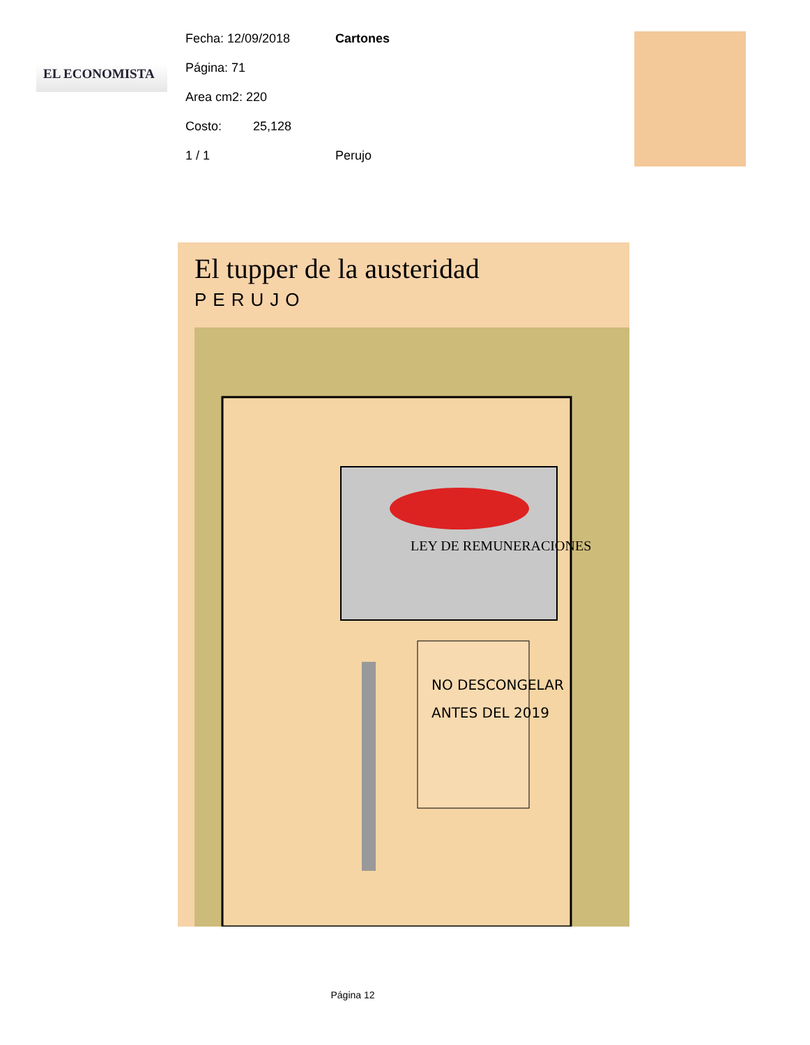EL ECONOMISTA
Fecha: 12/09/2018 Cartones
Página: 71
Area cm2: 220
Costo: 25,128
1 / 1 Perujo
El tupper de la austeridad
PERUJO
LEY DE REMUNERACIONES
NO DESCONGELAR
ANTES DEL 2019
Página 12